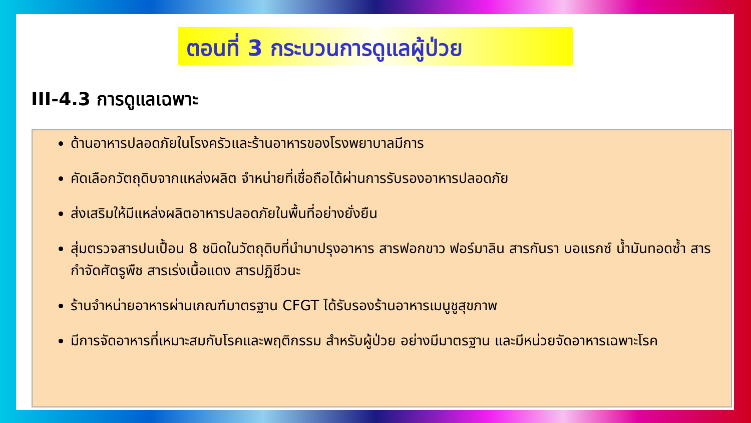ตอนที่ 3 กระบวนการดูแลผู้ป่วย
III-4.3 การดูแลเฉพาะ
ด้านอาหารปลอดภัยในโรงครัวและร้านอาหารของโรงพยาบาลมีการ
คัดเลือกวัตถุดิบจากแหล่งผลิต จำหน่ายที่เชื่อถือได้ผ่านการรับรองอาหารปลอดภัย
ส่งเสริมให้มีแหล่งผลิตอาหารปลอดภัยในพื้นที่อย่างยั่งยืน
สุ่มตรวจสารปนเปื้อน 8 ชนิดในวัตถุดิบที่นำมาปรุงอาหาร สารฟอกขาว ฟอร์มาลิน สารกันรา บอแรกซ์ น้ำมันทอดซ้ำ สารกำจัดศัตรูพืช สารเร่งเนื้อแดง สารปฏิชีวนะ
ร้านจำหน่ายอาหารผ่านเกณฑ์มาตรฐาน CFGT ได้รับรองร้านอาหารเมนูชูสุขภาพ
มีการจัดอาหารที่เหมาะสมกับโรคและพฤติกรรม สำหรับผู้ป่วย อย่างมีมาตรฐาน และมีหน่วยจัดอาหารเฉพาะโรค